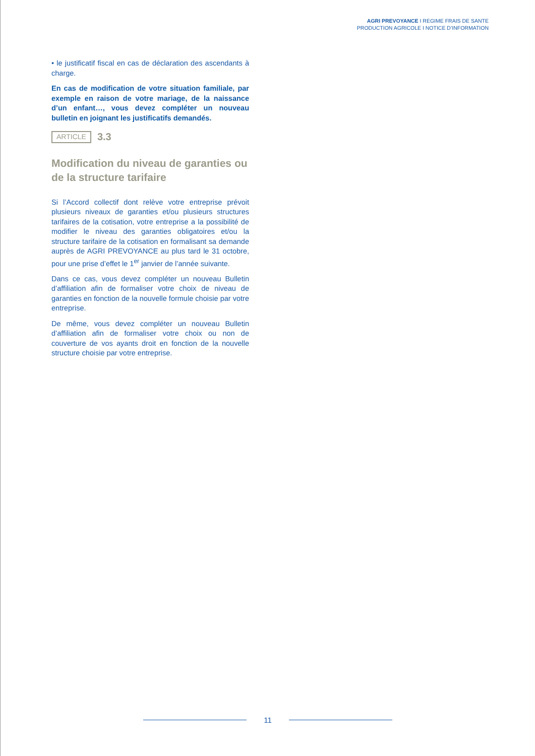AGRI PREVOYANCE I REGIME FRAIS DE SANTE
PRODUCTION AGRICOLE I NOTICE D’INFORMATION
• le justificatif fiscal en cas de déclaration des ascendants à charge.
En cas de modification de votre situation familiale, par exemple en raison de votre mariage, de la naissance d’un enfant…, vous devez compléter un nouveau bulletin en joignant les justificatifs demandés.
ARTICLE 3.3
Modification du niveau de garanties ou de la structure tarifaire
Si l’Accord collectif dont relève votre entreprise prévoit plusieurs niveaux de garanties et/ou plusieurs structures tarifaires de la cotisation, votre entreprise a la possibilité de modifier le niveau des garanties obligatoires et/ou la structure tarifaire de la cotisation en formalisant sa demande auprès de AGRI PREVOYANCE au plus tard le 31 octobre, pour une prise d’effet le 1<sup>er</sup> janvier de l’année suivante.
Dans ce cas, vous devez compléter un nouveau Bulletin d’affiliation afin de formaliser votre choix de niveau de garanties en fonction de la nouvelle formule choisie par votre entreprise.
De même, vous devez compléter un nouveau Bulletin d’affiliation afin de formaliser votre choix ou non de couverture de vos ayants droit en fonction de la nouvelle structure choisie par votre entreprise.
11